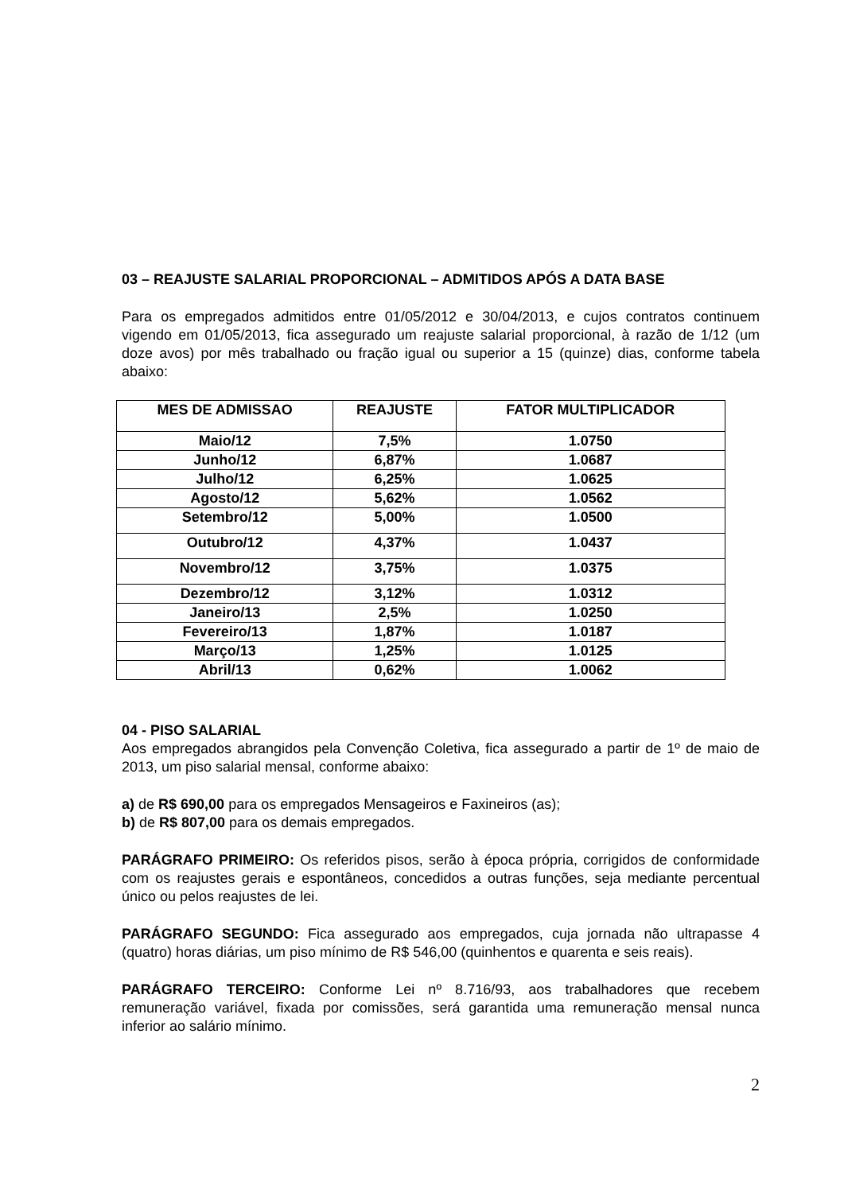03 – REAJUSTE SALARIAL PROPORCIONAL – ADMITIDOS APÓS A DATA BASE
Para os empregados admitidos entre 01/05/2012 e 30/04/2013, e cujos contratos continuem vigendo em 01/05/2013, fica assegurado um reajuste salarial proporcional, à razão de 1/12 (um doze avos) por mês trabalhado ou fração igual ou superior a 15 (quinze) dias, conforme tabela abaixo:
| MES DE ADMISSAO | REAJUSTE | FATOR MULTIPLICADOR |
| --- | --- | --- |
| Maio/12 | 7,5% | 1.0750 |
| Junho/12 | 6,87% | 1.0687 |
| Julho/12 | 6,25% | 1.0625 |
| Agosto/12 | 5,62% | 1.0562 |
| Setembro/12 | 5,00% | 1.0500 |
| Outubro/12 | 4,37% | 1.0437 |
| Novembro/12 | 3,75% | 1.0375 |
| Dezembro/12 | 3,12% | 1.0312 |
| Janeiro/13 | 2,5% | 1.0250 |
| Fevereiro/13 | 1,87% | 1.0187 |
| Março/13 | 1,25% | 1.0125 |
| Abril/13 | 0,62% | 1.0062 |
04 - PISO SALARIAL
Aos empregados abrangidos pela Convenção Coletiva, fica assegurado a partir de 1º de maio de 2013, um piso salarial mensal, conforme abaixo:
a) de R$ 690,00 para os empregados Mensageiros e Faxineiros (as);
b) de R$ 807,00 para os demais empregados.
PARÁGRAFO PRIMEIRO: Os referidos pisos, serão à época própria, corrigidos de conformidade com os reajustes gerais e espontâneos, concedidos a outras funções, seja mediante percentual único ou pelos reajustes de lei.
PARÁGRAFO SEGUNDO: Fica assegurado aos empregados, cuja jornada não ultrapasse 4 (quatro) horas diárias, um piso mínimo de R$ 546,00 (quinhentos e quarenta e seis reais).
PARÁGRAFO TERCEIRO: Conforme Lei nº 8.716/93, aos trabalhadores que recebem remuneração variável, fixada por comissões, será garantida uma remuneração mensal nunca inferior ao salário mínimo.
2